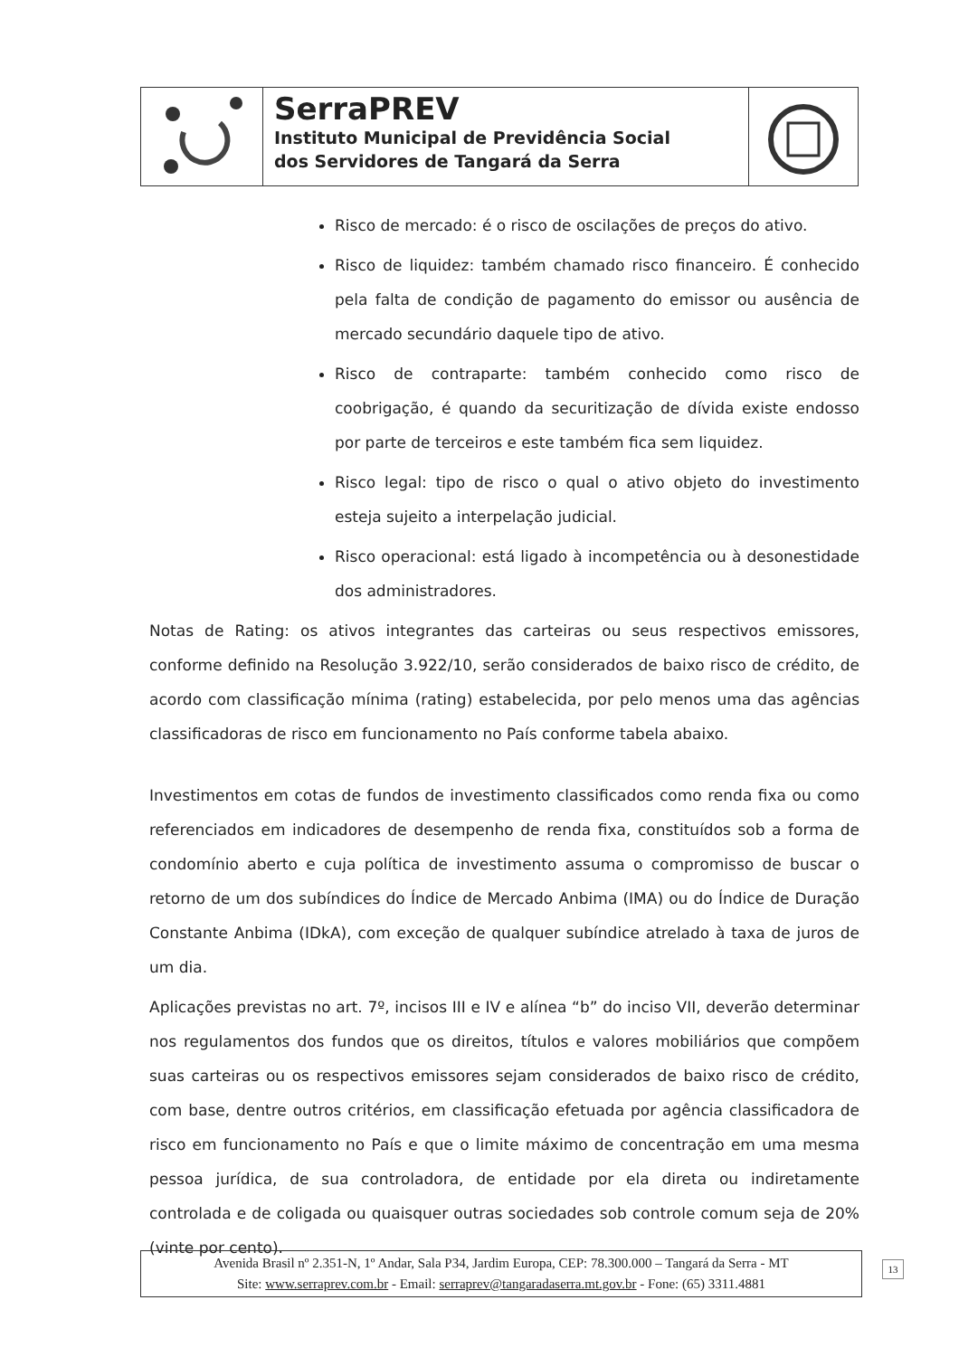SerraPREV
Instituto Municipal de Previdência Social
dos Servidores de Tangará da Serra
Risco de mercado: é o risco de oscilações de preços do ativo.
Risco de liquidez: também chamado risco financeiro. É conhecido pela falta de condição de pagamento do emissor ou ausência de mercado secundário daquele tipo de ativo.
Risco de contraparte: também conhecido como risco de coobrigação, é quando da securitização de dívida existe endosso por parte de terceiros e este também fica sem liquidez.
Risco legal: tipo de risco o qual o ativo objeto do investimento esteja sujeito a interpelação judicial.
Risco operacional: está ligado à incompetência ou à desonestidade dos administradores.
Notas de Rating: os ativos integrantes das carteiras ou seus respectivos emissores, conforme definido na Resolução 3.922/10, serão considerados de baixo risco de crédito, de acordo com classificação mínima (rating) estabelecida, por pelo menos uma das agências classificadoras de risco em funcionamento no País conforme tabela abaixo.
Investimentos em cotas de fundos de investimento classificados como renda fixa ou como referenciados em indicadores de desempenho de renda fixa, constituídos sob a forma de condomínio aberto e cuja política de investimento assuma o compromisso de buscar o retorno de um dos subíndices do Índice de Mercado Anbima (IMA) ou do Índice de Duração Constante Anbima (IDkA), com exceção de qualquer subíndice atrelado à taxa de juros de um dia.
Aplicações previstas no art. 7º, incisos III e IV e alínea “b” do inciso VII, deverão determinar nos regulamentos dos fundos que os direitos, títulos e valores mobiliários que compõem suas carteiras ou os respectivos emissores sejam considerados de baixo risco de crédito, com base, dentre outros critérios, em classificação efetuada por agência classificadora de risco em funcionamento no País e que o limite máximo de concentração em uma mesma pessoa jurídica, de sua controladora, de entidade por ela direta ou indiretamente controlada e de coligada ou quaisquer outras sociedades sob controle comum seja de 20% (vinte por cento).
Avenida Brasil nº 2.351-N, 1º Andar, Sala P34, Jardim Europa, CEP: 78.300.000 – Tangará da Serra - MT
Site: www.serraprev.com.br - Email: serraprev@tangaradaserra.mt.gov.br - Fone: (65) 3311.4881
13